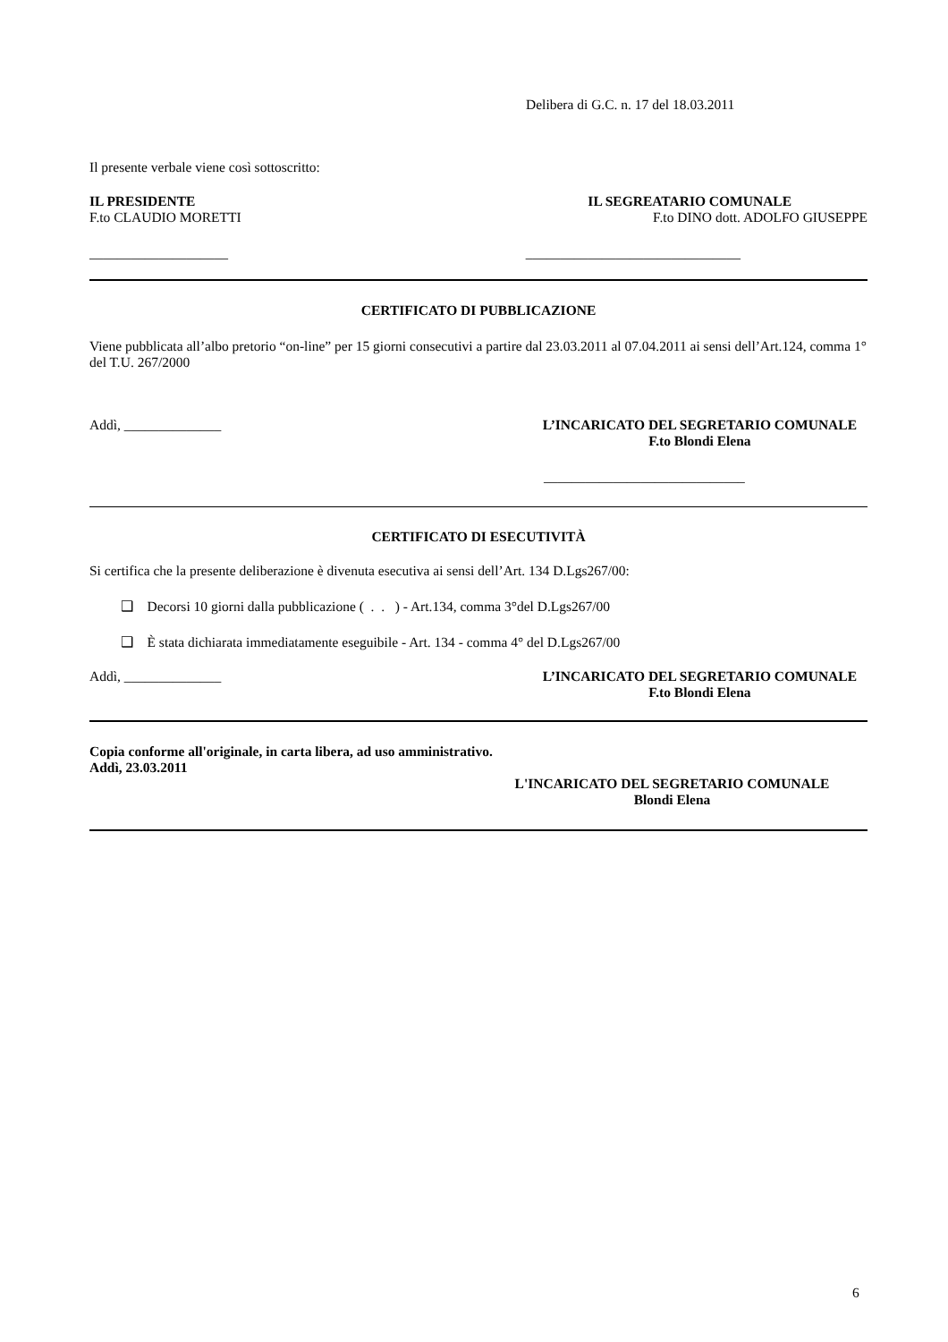Delibera di G.C. n. 17 del 18.03.2011
Il presente verbale viene così sottoscritto:
IL PRESIDENTE
F.to CLAUDIO MORETTI
IL SEGREATARIO COMUNALE
F.to DINO dott. ADOLFO GIUSEPPE
____________________ _______________________________
CERTIFICATO DI PUBBLICAZIONE
Viene pubblicata all’albo pretorio “on-line” per 15 giorni consecutivi a partire dal 23.03.2011 al 07.04.2011 ai sensi dell’Art.124, comma 1° del T.U. 267/2000
Addì, ______________ L’INCARICATO DEL SEGRETARIO COMUNALE
F.to Blondi Elena
_____________________________
CERTIFICATO DI ESECUTIVITÀ
Si certifica che la presente deliberazione è divenuta esecutiva ai sensi dell’Art. 134 D.Lgs267/00:
❑ Decorsi 10 giorni dalla pubblicazione ( . . ) - Art.134, comma 3°del D.Lgs267/00
❑ È stata dichiarata immediatamente eseguibile - Art. 134 - comma 4° del D.Lgs267/00
Addì, ______________ L’INCARICATO DEL SEGRETARIO COMUNALE
F.to Blondi Elena
Copia conforme all'originale, in carta libera, ad uso amministrativo.
Addì, 23.03.2011
L'INCARICATO DEL SEGRETARIO COMUNALE
Blondi Elena
6